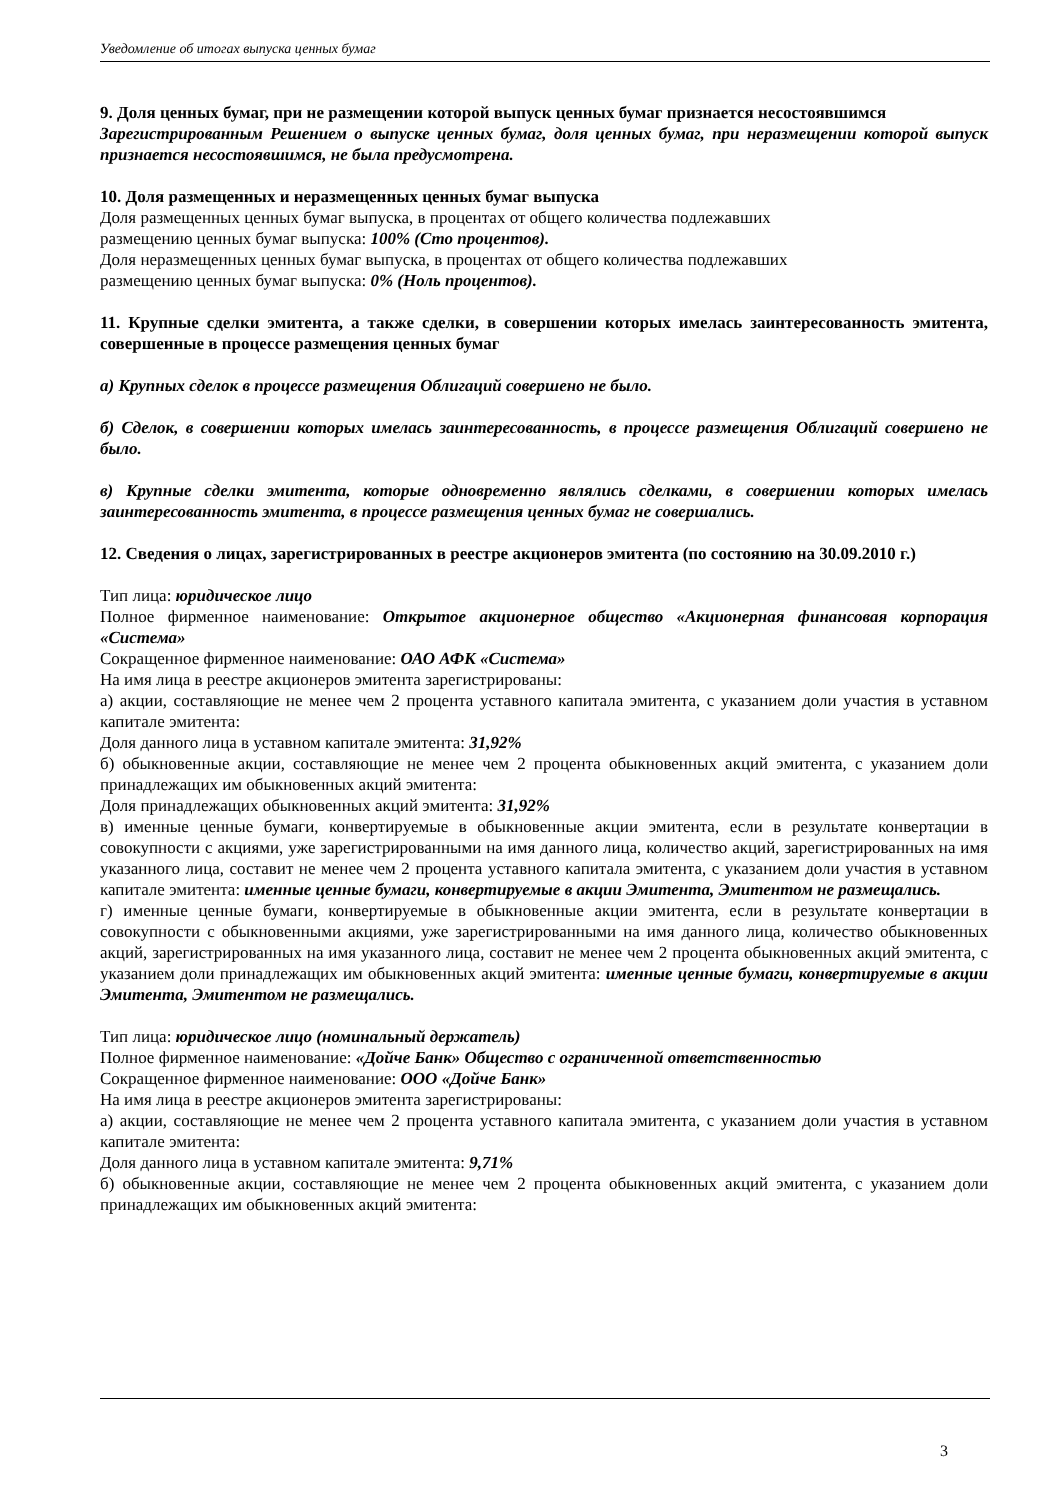Уведомление об итогах выпуска ценных бумаг
9. Доля ценных бумаг, при не размещении которой выпуск ценных бумаг признается несостоявшимся
Зарегистрированным Решением о выпуске ценных бумаг, доля ценных бумаг, при неразмещении которой выпуск признается несостоявшимся, не была предусмотрена.
10. Доля размещенных и неразмещенных ценных бумаг выпуска
Доля размещенных ценных бумаг выпуска, в процентах от общего количества подлежавших
размещению ценных бумаг выпуска: 100% (Сто процентов).
Доля неразмещенных ценных бумаг выпуска, в процентах от общего количества подлежавших
размещению ценных бумаг выпуска: 0% (Ноль процентов).
11. Крупные сделки эмитента, а также сделки, в совершении которых имелась заинтересованность эмитента, совершенные в процессе размещения ценных бумаг
а) Крупных сделок в процессе размещения Облигаций совершено не было.
б) Сделок, в совершении которых имелась заинтересованность, в процессе размещения Облигаций совершено не было.
в) Крупные сделки эмитента, которые одновременно являлись сделками, в совершении которых имелась заинтересованность эмитента, в процессе размещения ценных бумаг не совершались.
12. Сведения о лицах, зарегистрированных в реестре акционеров эмитента (по состоянию на 30.09.2010 г.)
Тип лица: юридическое лицо
Полное фирменное наименование: Открытое акционерное общество «Акционерная финансовая корпорация «Система»
Сокращенное фирменное наименование: ОАО АФК «Система»
На имя лица в реестре акционеров эмитента зарегистрированы:
а) акции, составляющие не менее чем 2 процента уставного капитала эмитента, с указанием доли участия в уставном капитале эмитента:
Доля данного лица в уставном капитале эмитента: 31,92%
б) обыкновенные акции, составляющие не менее чем 2 процента обыкновенных акций эмитента, с указанием доли принадлежащих им обыкновенных акций эмитента:
Доля принадлежащих обыкновенных акций эмитента: 31,92%
в) именные ценные бумаги, конвертируемые в обыкновенные акции эмитента, если в результате конвертации в совокупности с акциями, уже зарегистрированными на имя данного лица, количество акций, зарегистрированных на имя указанного лица, составит не менее чем 2 процента уставного капитала эмитента, с указанием доли участия в уставном капитале эмитента: именные ценные бумаги, конвертируемые в акции Эмитента, Эмитентом не размещались.
г) именные ценные бумаги, конвертируемые в обыкновенные акции эмитента, если в результате конвертации в совокупности с обыкновенными акциями, уже зарегистрированными на имя данного лица, количество обыкновенных акций, зарегистрированных на имя указанного лица, составит не менее чем 2 процента обыкновенных акций эмитента, с указанием доли принадлежащих им обыкновенных акций эмитента: именные ценные бумаги, конвертируемые в акции Эмитента, Эмитентом не размещались.
Тип лица: юридическое лицо (номинальный держатель)
Полное фирменное наименование: «Дойче Банк» Общество с ограниченной ответственностью
Сокращенное фирменное наименование: ООО «Дойче Банк»
На имя лица в реестре акционеров эмитента зарегистрированы:
а) акции, составляющие не менее чем 2 процента уставного капитала эмитента, с указанием доли участия в уставном капитале эмитента:
Доля данного лица в уставном капитале эмитента: 9,71%
б) обыкновенные акции, составляющие не менее чем 2 процента обыкновенных акций эмитента, с указанием доли принадлежащих им обыкновенных акций эмитента:
3